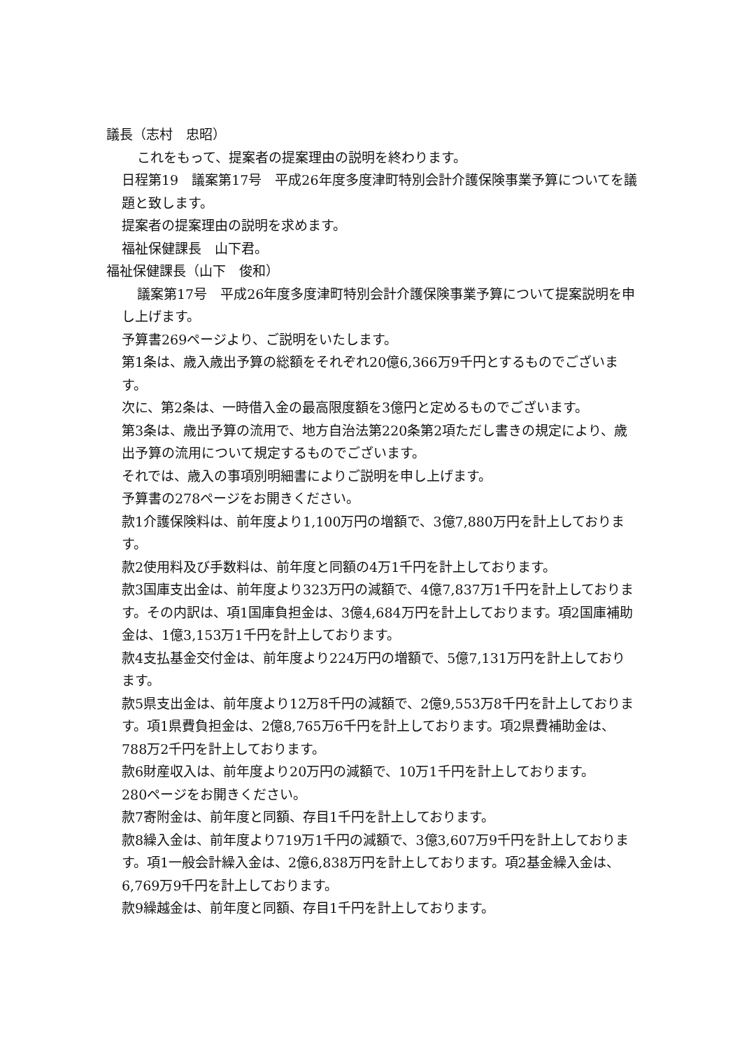議長（志村　忠昭）
これをもって、提案者の提案理由の説明を終わります。
日程第19　議案第17号　平成26年度多度津町特別会計介護保険事業予算についてを議題と致します。
提案者の提案理由の説明を求めます。
福祉保健課長　山下君。
福祉保健課長（山下　俊和）
議案第17号　平成26年度多度津町特別会計介護保険事業予算について提案説明を申し上げます。
予算書269ページより、ご説明をいたします。
第1条は、歳入歳出予算の総額をそれぞれ20億6,366万9千円とするものでございます。
次に、第2条は、一時借入金の最高限度額を3億円と定めるものでございます。
第3条は、歳出予算の流用で、地方自治法第220条第2項ただし書きの規定により、歳出予算の流用について規定するものでございます。
それでは、歳入の事項別明細書によりご説明を申し上げます。
予算書の278ページをお開きください。
款1介護保険料は、前年度より1,100万円の増額で、3億7,880万円を計上しております。
款2使用料及び手数料は、前年度と同額の4万1千円を計上しております。
款3国庫支出金は、前年度より323万円の減額で、4億7,837万1千円を計上しております。その内訳は、項1国庫負担金は、3億4,684万円を計上しております。項2国庫補助金は、1億3,153万1千円を計上しております。
款4支払基金交付金は、前年度より224万円の増額で、5億7,131万円を計上しております。
款5県支出金は、前年度より12万8千円の減額で、2億9,553万8千円を計上しております。項1県費負担金は、2億8,765万6千円を計上しております。項2県費補助金は、788万2千円を計上しております。
款6財産収入は、前年度より20万円の減額で、10万1千円を計上しております。
280ページをお開きください。
款7寄附金は、前年度と同額、存目1千円を計上しております。
款8繰入金は、前年度より719万1千円の減額で、3億3,607万9千円を計上しております。項1一般会計繰入金は、2億6,838万円を計上しております。項2基金繰入金は、6,769万9千円を計上しております。
款9繰越金は、前年度と同額、存目1千円を計上しております。